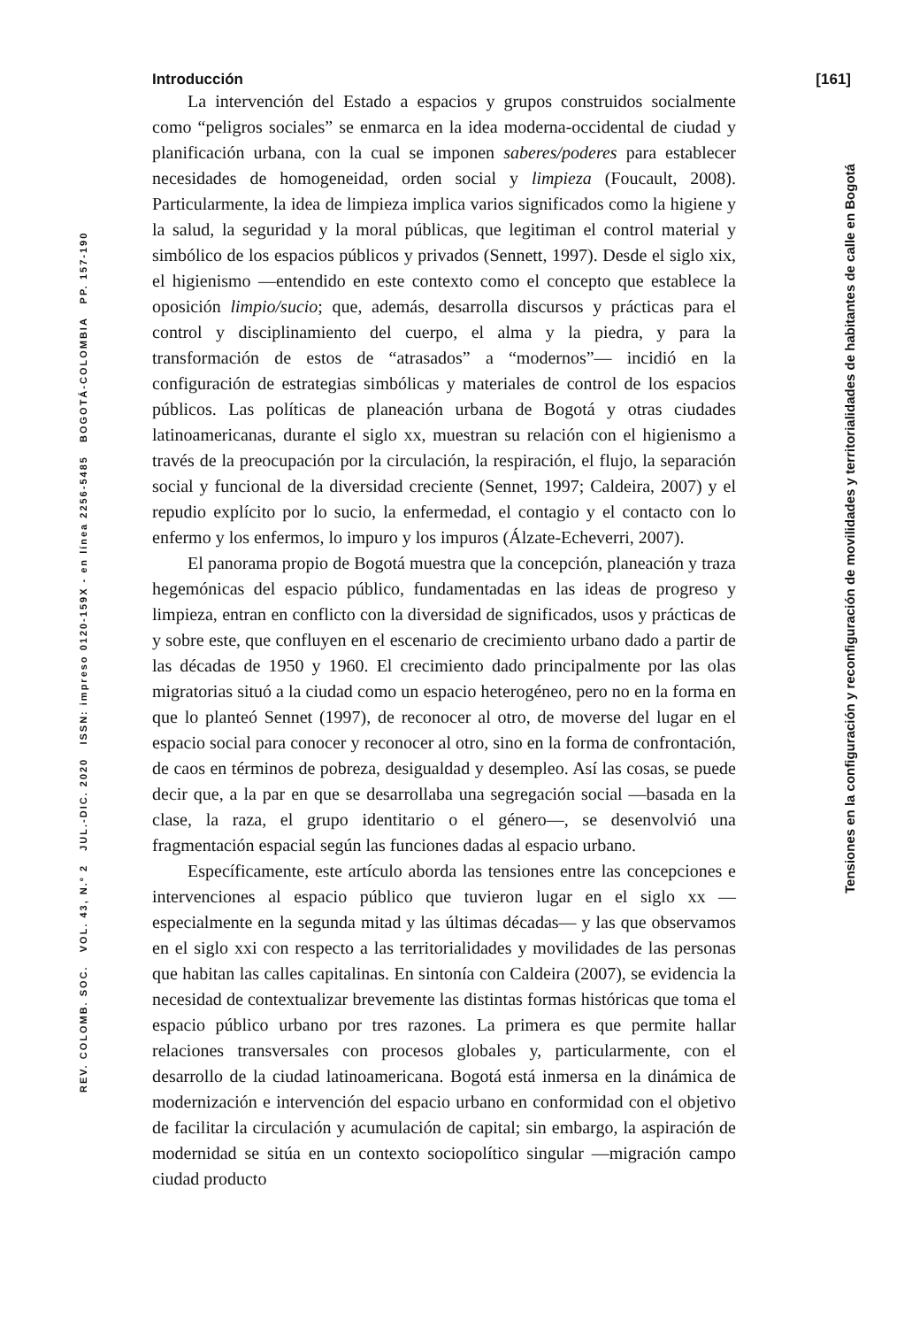Introducción [161]
La intervención del Estado a espacios y grupos construidos socialmente como “peligros sociales” se enmarca en la idea moderna-occidental de ciudad y planificación urbana, con la cual se imponen saberes/poderes para establecer necesidades de homogeneidad, orden social y limpieza (Foucault, 2008). Particularmente, la idea de limpieza implica varios significados como la higiene y la salud, la seguridad y la moral públicas, que legitiman el control material y simbólico de los espacios públicos y privados (Sennett, 1997). Desde el siglo xix, el higienismo —entendido en este contexto como el concepto que establece la oposición limpio/sucio; que, además, desarrolla discursos y prácticas para el control y disciplinamiento del cuerpo, el alma y la piedra, y para la transformación de estos de “atrasados” a “modernos”— incidió en la configuración de estrategias simbólicas y materiales de control de los espacios públicos. Las políticas de planeación urbana de Bogotá y otras ciudades latinoamericanas, durante el siglo xx, muestran su relación con el higienismo a través de la preocupación por la circulación, la respiración, el flujo, la separación social y funcional de la diversidad creciente (Sennet, 1997; Caldeira, 2007) y el repudio explícito por lo sucio, la enfermedad, el contagio y el contacto con lo enfermo y los enfermos, lo impuro y los impuros (Álzate-Echeverri, 2007).
El panorama propio de Bogotá muestra que la concepción, planeación y traza hegemónicas del espacio público, fundamentadas en las ideas de progreso y limpieza, entran en conflicto con la diversidad de significados, usos y prácticas de y sobre este, que confluyen en el escenario de crecimiento urbano dado a partir de las décadas de 1950 y 1960. El crecimiento dado principalmente por las olas migratorias situó a la ciudad como un espacio heterogéneo, pero no en la forma en que lo planteó Sennet (1997), de reconocer al otro, de moverse del lugar en el espacio social para conocer y reconocer al otro, sino en la forma de confrontación, de caos en términos de pobreza, desigualdad y desempleo. Así las cosas, se puede decir que, a la par en que se desarrollaba una segregación social —basada en la clase, la raza, el grupo identitario o el género—, se desenvolvió una fragmentación espacial según las funciones dadas al espacio urbano.
Específicamente, este artículo aborda las tensiones entre las concepciones e intervenciones al espacio público que tuvieron lugar en el siglo xx —especialmente en la segunda mitad y las últimas décadas— y las que observamos en el siglo xxi con respecto a las territorialidades y movilidades de las personas que habitan las calles capitalinas. En sintonía con Caldeira (2007), se evidencia la necesidad de contextualizar brevemente las distintas formas históricas que toma el espacio público urbano por tres razones. La primera es que permite hallar relaciones transversales con procesos globales y, particularmente, con el desarrollo de la ciudad latinoamericana. Bogotá está inmersa en la dinámica de modernización e intervención del espacio urbano en conformidad con el objetivo de facilitar la circulación y acumulación de capital; sin embargo, la aspiración de modernidad se sitúa en un contexto sociopolítico singular —migración campo ciudad producto
REV. COLOMB. SOC. VOL. 43, N.º 2 JUL.-DIC. 2020 ISSN: impreso 0120-159X - en línea 2256-5485 BOGOTÁ-COLOMBIA PP. 157-190
Tensiones en la configuración y reconfiguración de movilidades y territorialidades de habitantes de calle en Bogotá